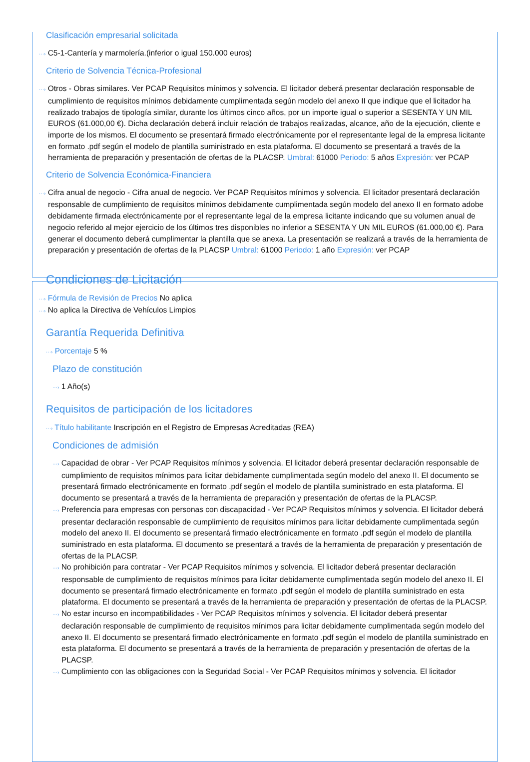Clasificación empresarial solicitada
···› C5-1-Cantería y marmolería.(inferior o igual 150.000 euros)
Criterio de Solvencia Técnica-Profesional
···› Otros - Obras similares. Ver PCAP Requisitos mínimos y solvencia. El licitador deberá presentar declaración responsable de cumplimiento de requisitos mínimos debidamente cumplimentada según modelo del anexo II que indique que el licitador ha realizado trabajos de tipología similar, durante los últimos cinco años, por un importe igual o superior a SESENTA Y UN MIL EUROS (61.000,00 €). Dicha declaración deberá incluir relación de trabajos realizadas, alcance, año de la ejecución, cliente e importe de los mismos. El documento se presentará firmado electrónicamente por el representante legal de la empresa licitante en formato .pdf según el modelo de plantilla suministrado en esta plataforma. El documento se presentará a través de la herramienta de preparación y presentación de ofertas de la PLACSP. Umbral: 61000 Periodo: 5 años Expresión: ver PCAP
Criterio de Solvencia Económica-Financiera
···› Cifra anual de negocio - Cifra anual de negocio. Ver PCAP Requisitos mínimos y solvencia. El licitador presentará declaración responsable de cumplimiento de requisitos mínimos debidamente cumplimentada según modelo del anexo II en formato adobe debidamente firmada electrónicamente por el representante legal de la empresa licitante indicando que su volumen anual de negocio referido al mejor ejercicio de los últimos tres disponibles no inferior a SESENTA Y UN MIL EUROS (61.000,00 €). Para generar el documento deberá cumplimentar la plantilla que se anexa. La presentación se realizará a través de la herramienta de preparación y presentación de ofertas de la PLACSP Umbral: 61000 Periodo: 1 año Expresión: ver PCAP
Condiciones de Licitación
···› Fórmula de Revisión de Precios No aplica
···› No aplica la Directiva de Vehículos Limpios
Garantía Requerida Definitiva
···› Porcentaje 5 %
Plazo de constitución
···› 1 Año(s)
Requisitos de participación de los licitadores
···› Título habilitante Inscripción en el Registro de Empresas Acreditadas (REA)
Condiciones de admisión
···› Capacidad de obrar - Ver PCAP Requisitos mínimos y solvencia. El licitador deberá presentar declaración responsable de cumplimiento de requisitos mínimos para licitar debidamente cumplimentada según modelo del anexo II. El documento se presentará firmado electrónicamente en formato .pdf según el modelo de plantilla suministrado en esta plataforma. El documento se presentará a través de la herramienta de preparación y presentación de ofertas de la PLACSP.
···› Preferencia para empresas con personas con discapacidad - Ver PCAP Requisitos mínimos y solvencia. El licitador deberá presentar declaración responsable de cumplimiento de requisitos mínimos para licitar debidamente cumplimentada según modelo del anexo II. El documento se presentará firmado electrónicamente en formato .pdf según el modelo de plantilla suministrado en esta plataforma. El documento se presentará a través de la herramienta de preparación y presentación de ofertas de la PLACSP.
···› No prohibición para contratar - Ver PCAP Requisitos mínimos y solvencia. El licitador deberá presentar declaración responsable de cumplimiento de requisitos mínimos para licitar debidamente cumplimentada según modelo del anexo II. El documento se presentará firmado electrónicamente en formato .pdf según el modelo de plantilla suministrado en esta plataforma. El documento se presentará a través de la herramienta de preparación y presentación de ofertas de la PLACSP.
···› No estar incurso en incompatibilidades - Ver PCAP Requisitos mínimos y solvencia. El licitador deberá presentar declaración responsable de cumplimiento de requisitos mínimos para licitar debidamente cumplimentada según modelo del anexo II. El documento se presentará firmado electrónicamente en formato .pdf según el modelo de plantilla suministrado en esta plataforma. El documento se presentará a través de la herramienta de preparación y presentación de ofertas de la PLACSP.
···› Cumplimiento con las obligaciones con la Seguridad Social - Ver PCAP Requisitos mínimos y solvencia. El licitador